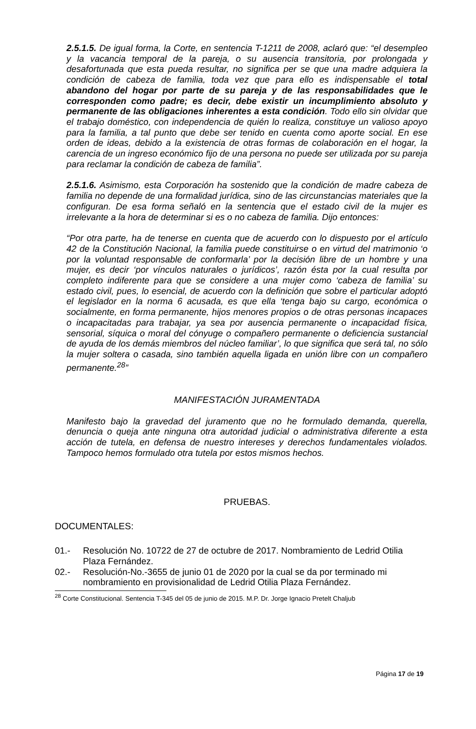2.5.1.5. De igual forma, la Corte, en sentencia T-1211 de 2008, aclaró que: “el desempleo y la vacancia temporal de la pareja, o su ausencia transitoria, por prolongada y desafortunada que esta pueda resultar, no significa per se que una madre adquiera la condición de cabeza de familia, toda vez que para ello es indispensable el total abandono del hogar por parte de su pareja y de las responsabilidades que le corresponden como padre; es decir, debe existir un incumplimiento absoluto y permanente de las obligaciones inherentes a esta condición. Todo ello sin olvidar que el trabajo doméstico, con independencia de quién lo realiza, constituye un valioso apoyo para la familia, a tal punto que debe ser tenido en cuenta como aporte social. En ese orden de ideas, debido a la existencia de otras formas de colaboración en el hogar, la carencia de un ingreso económico fijo de una persona no puede ser utilizada por su pareja para reclamar la condición de cabeza de familia”.
2.5.1.6. Asimismo, esta Corporación ha sostenido que la condición de madre cabeza de familia no depende de una formalidad jurídica, sino de las circunstancias materiales que la configuran. De esa forma señaló en la sentencia que el estado civil de la mujer es irrelevante a la hora de determinar si es o no cabeza de familia. Dijo entonces:
“Por otra parte, ha de tenerse en cuenta que de acuerdo con lo dispuesto por el artículo 42 de la Constitución Nacional, la familia puede constituirse o en virtud del matrimonio ‘o por la voluntad responsable de conformarla’ por la decisión libre de un hombre y una mujer, es decir ‘por vínculos naturales o jurídicos’, razón ésta por la cual resulta por completo indiferente para que se considere a una mujer como ‘cabeza de familia’ su estado civil, pues, lo esencial, de acuerdo con la definición que sobre el particular adoptó el legislador en la norma 6 acusada, es que ella ‘tenga bajo su cargo, económica o socialmente, en forma permanente, hijos menores propios o de otras personas incapaces o incapacitadas para trabajar, ya sea por ausencia permanente o incapacidad física, sensorial, síquica o moral del cónyuge o compañero permanente o deficiencia sustancial de ayuda de los demás miembros del núcleo familiar’, lo que significa que será tal, no sólo la mujer soltera o casada, sino también aquella ligada en unión libre con un compañero permanente.<sup>28</sup>”
MANIFESTACIÓN JURAMENTADA
Manifesto bajo la gravedad del juramento que no he formulado demanda, querella, denuncia o queja ante ninguna otra autoridad judicial o administrativa diferente a esta acción de tutela, en defensa de nuestro intereses y derechos fundamentales violados. Tampoco hemos formulado otra tutela por estos mismos hechos.
PRUEBAS.
DOCUMENTALES:
01.- Resolución No. 10722 de 27 de octubre de 2017. Nombramiento de Ledrid Otilia Plaza Fernández.
02.- Resolución-No.-3655 de junio 01 de 2020 por la cual se da por terminado mi nombramiento en provisionalidad de Ledrid Otilia Plaza Fernández.
<sup>28</sup> Corte Constitucional. Sentencia T-345 del 05 de junio de 2015. M.P. Dr. Jorge Ignacio Pretelt Chaljub
Página 17 de 19